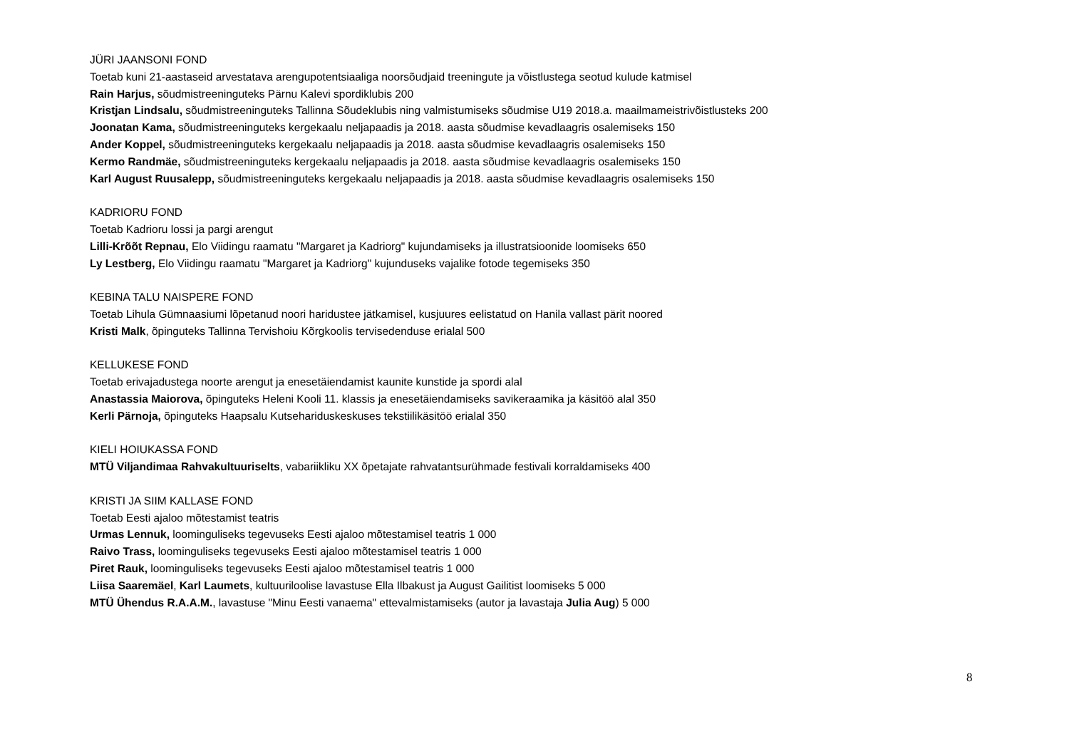JÜRI JAANSONI FOND
Toetab kuni 21-aastaseid arvestatava arengupotentsiaaliga noorsõudjaid treeningute ja võistlustega seotud kulude katmisel
Rain Harjus, sõudmistreeninguteks Pärnu Kalevi spordiklubis 200
Kristjan Lindsalu, sõudmistreeninguteks Tallinna Sõudeklubis ning valmistumiseks sõudmise U19 2018.a. maailmameistrivõistlusteks 200
Joonatan Kama, sõudmistreeninguteks kergekaalu neljapaadis ja 2018. aasta sõudmise kevadlaagris osalemiseks 150
Ander Koppel, sõudmistreeninguteks kergekaalu neljapaadis ja 2018. aasta sõudmise kevadlaagris osalemiseks 150
Kermo Randmäe, sõudmistreeninguteks kergekaalu neljapaadis ja 2018. aasta sõudmise kevadlaagris osalemiseks 150
Karl August Ruusalepp, sõudmistreeninguteks kergekaalu neljapaadis ja 2018. aasta sõudmise kevadlaagris osalemiseks 150
KADRIORU FOND
Toetab Kadrioru lossi ja pargi arengut
Lilli-Krõõt Repnau, Elo Viidingu raamatu "Margaret ja Kadriorg" kujundamiseks ja illustratsioonide loomiseks 650
Ly Lestberg, Elo Viidingu raamatu "Margaret ja Kadriorg" kujunduseks vajalike fotode tegemiseks 350
KEBINA TALU NAISPERE FOND
Toetab Lihula Gümnaasiumi lõpetanud noori haridustee jätkamisel, kusjuures eelistatud on Hanila vallast pärit noored
Kristi Malk, õpinguteks Tallinna Tervishoiu Kõrgkoolis tervisedenduse erialal 500
KELLUKESE FOND
Toetab erivajadustega noorte arengut ja enesetäiendamist kaunite kunstide ja spordi alal
Anastassia Maiorova, õpinguteks Heleni Kooli 11. klassis ja enesetäiendamiseks savikeraamika ja käsitöö alal 350
Kerli Pärnoja, õpinguteks Haapsalu Kutsehariduskeskuses tekstiilikäsitöö erialal 350
KIELI HOIUKASSA FOND
MTÜ Viljandimaa Rahvakultuuriselts, vabariikliku XX õpetajate rahvatantsurühmade festivali korraldamiseks 400
KRISTI JA SIIM KALLASE FOND
Toetab Eesti ajaloo mõtestamist teatris
Urmas Lennuk, loominguliseks tegevuseks Eesti ajaloo mõtestamisel teatris 1 000
Raivo Trass, loominguliseks tegevuseks Eesti ajaloo mõtestamisel teatris 1 000
Piret Rauk, loominguliseks tegevuseks Eesti ajaloo mõtestamisel teatris 1 000
Liisa Saaremäel, Karl Laumets, kultuuriloolise lavastuse Ella Ilbakust ja August Gailitist loomiseks 5 000
MTÜ Ühendus R.A.A.M., lavastuse "Minu Eesti vanaema" ettevalmistamiseks (autor ja lavastaja Julia Aug) 5 000
8